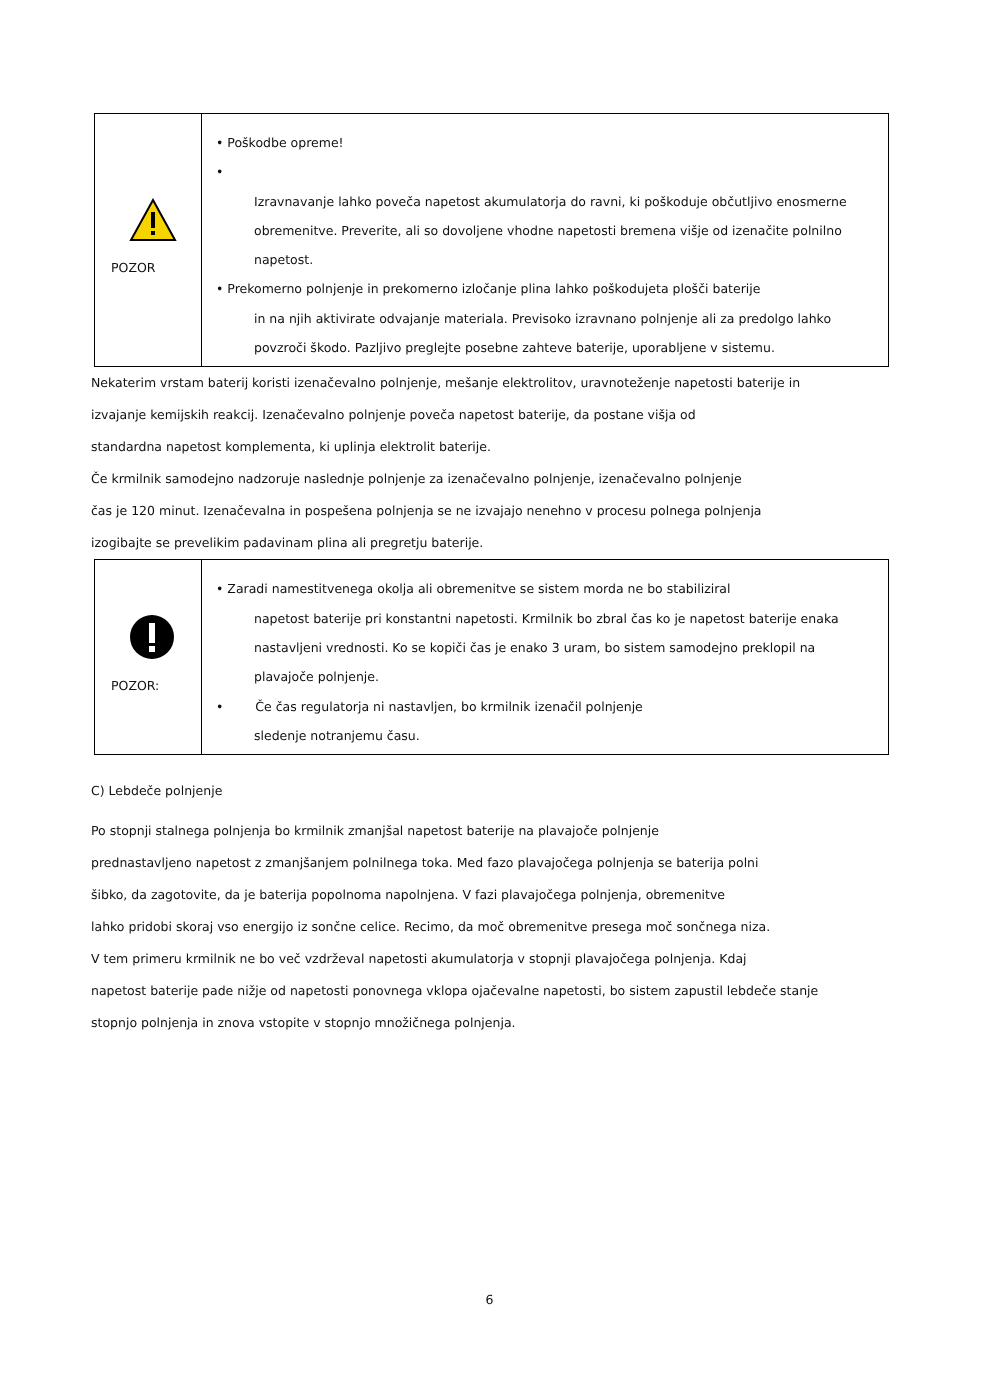| POZOR | • Poškodbe opreme! • Izravnavanje lahko poveča napetost akumulatorja do ravni, ki poškoduje občutljivo enosmerne obremenitve. Preverite, ali so dovoljene vhodne napetosti bremena višje od izenačite polnilno napetost. • Prekomerno polnjenje in prekomerno izločanje plina lahko poškodujeta plošči baterije in na njih aktivirate odvajanje materiala. Previsoko izravnano polnjenje ali za predolgo lahko povzroči škodo. Pazljivo preglejte posebne zahteve baterije, uporabljene v sistemu. |
Nekaterim vrstam baterij koristi izenačevalno polnjenje, mešanje elektrolitov, uravnoteženje napetosti baterije in
izvajanje kemijskih reakcij. Izenačevalno polnjenje poveča napetost baterije, da postane višja od
standardna napetost komplementa, ki uplinja elektrolit baterije.
Če krmilnik samodejno nadzoruje naslednje polnjenje za izenačevalno polnjenje, izenačevalno polnjenje
čas je 120 minut. Izenačevalna in pospešena polnjenja se ne izvajajo nenehno v procesu polnega polnjenja
izogibajte se prevelikim padavinam plina ali pregretju baterije.
| POZOR: | • Zaradi namestitvenega okolja ali obremenitve se sistem morda ne bo stabiliziral napetost baterije pri konstantni napetosti. Krmilnik bo zbral čas ko je napetost baterije enaka nastavljeni vrednosti. Ko se kopiči čas je enako 3 uram, bo sistem samodejno preklopil na plavajoče polnjenje. • Če čas regulatorja ni nastavljen, bo krmilnik izenačil polnjenje sledenje notranjemu času. |
C) Lebdeče polnjenje
Po stopnji stalnega polnjenja bo krmilnik zmanjšal napetost baterije na plavajoče polnjenje
prednastavljeno napetost z zmanjšanjem polnilnega toka. Med fazo plavajočega polnjenja se baterija polni
šibko, da zagotovite, da je baterija popolnoma napolnjena. V fazi plavajočega polnjenja, obremenitve
lahko pridobi skoraj vso energijo iz sončne celice. Recimo, da moč obremenitve presega moč sončnega niza.
V tem primeru krmilnik ne bo več vzdrževal napetosti akumulatorja v stopnji plavajočega polnjenja. Kdaj
napetost baterije pade nižje od napetosti ponovnega vklopa ojačevalne napetosti, bo sistem zapustil lebdeče stanje
stopnjo polnjenja in znova vstopite v stopnjo množičnega polnjenja.
6